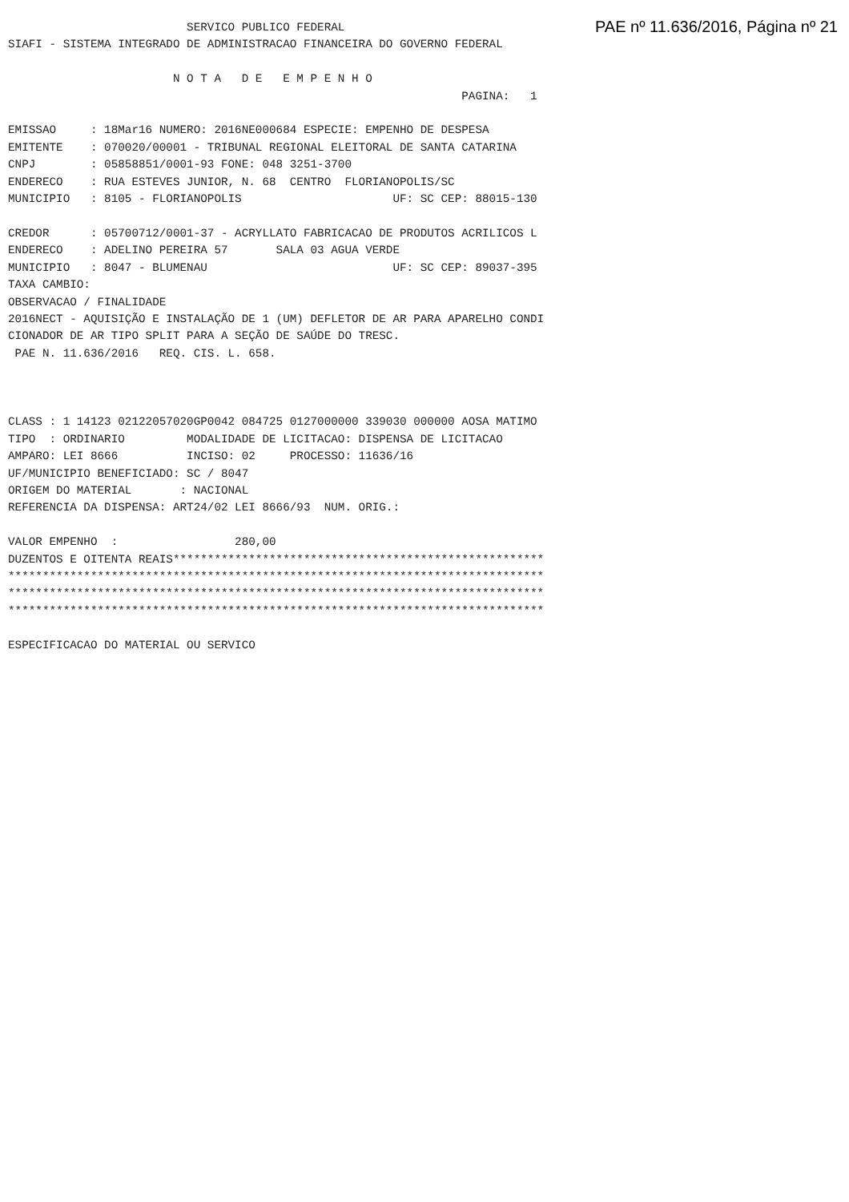PAE nº 11.636/2016, Página nº 21
                          SERVICO PUBLICO FEDERAL
SIAFI - SISTEMA INTEGRADO DE ADMINISTRACAO FINANCEIRA DO GOVERNO FEDERAL

                        N O T A   D E   E M P E N H O
                                                                  PAGINA:   1

EMISSAO     : 18Mar16 NUMERO: 2016NE000684 ESPECIE: EMPENHO DE DESPESA
EMITENTE    : 070020/00001 - TRIBUNAL REGIONAL ELEITORAL DE SANTA CATARINA
CNPJ        : 05858851/0001-93 FONE: 048 3251-3700
ENDERECO    : RUA ESTEVES JUNIOR, N. 68  CENTRO  FLORIANOPOLIS/SC
MUNICIPIO   : 8105 - FLORIANOPOLIS                      UF: SC CEP: 88015-130

CREDOR      : 05700712/0001-37 - ACRYLLATO FABRICACAO DE PRODUTOS ACRILICOS L
ENDERECO    : ADELINO PEREIRA 57       SALA 03 AGUA VERDE
MUNICIPIO   : 8047 - BLUMENAU                           UF: SC CEP: 89037-395
TAXA CAMBIO:
OBSERVACAO / FINALIDADE
2016NECT - AQUISIÇÃO E INSTALAÇÃO DE 1 (UM) DEFLETOR DE AR PARA APARELHO CONDI
CIONADOR DE AR TIPO SPLIT PARA A SEÇÃO DE SAÚDE DO TRESC.
 PAE N. 11.636/2016   REQ. CIS. L. 658.



CLASS : 1 14123 02122057020GP0042 084725 0127000000 339030 000000 AOSA MATIMO
TIPO  : ORDINARIO         MODALIDADE DE LICITACAO: DISPENSA DE LICITACAO
AMPARO: LEI 8666          INCISO: 02     PROCESSO: 11636/16
UF/MUNICIPIO BENEFICIADO: SC / 8047
ORIGEM DO MATERIAL       : NACIONAL
REFERENCIA DA DISPENSA: ART24/02 LEI 8666/93  NUM. ORIG.:

VALOR EMPENHO  :                 280,00
DUZENTOS E OITENTA REAIS******************************************************
******************************************************************************
******************************************************************************
******************************************************************************

ESPECIFICACAO DO MATERIAL OU SERVICO